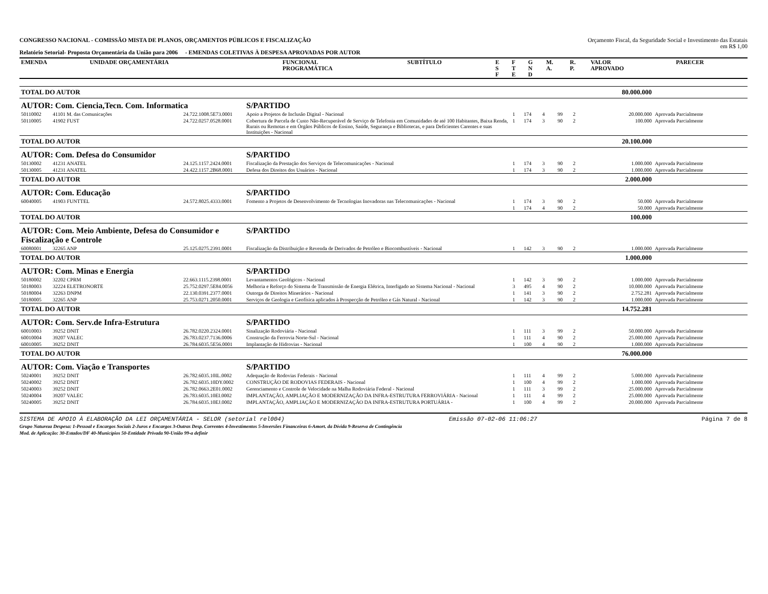CONGRESSO NACIONAL - COMISSÃO MISTA DE PLANOS, ORÇAMENTOS PÚBLICOS E FISCALIZAÇÃO
Relatório Setorial- Proposta Orçamentária da União para 2006 - EMENDAS COLETIVAS À DESPESA APROVADAS POR AUTOR
Orçamento Fiscal, da Seguridade Social e Investimento das Estatais
em R$ 1,00
| EMENDA | UNIDADE ORÇAMENTÁRIA | FUNCIONAL PROGRAMÁTICA | SUBTÍTULO | E S F | F T E | G N D | M. A. | R. P. | VALOR APROVADO | PARECER |
| --- | --- | --- | --- | --- | --- | --- | --- | --- | --- | --- |
| TOTAL DO AUTOR | | | | | | | | | 80.000.000 | |
| AUTOR: Com. Ciencia,Tecn. Com. Informatica | | | S/PARTIDO | | | | | | | |
| 50110002 | 41101 M. das Comunicações | 24.722.1008.5E73.0001 | Apoio a Projetos de Inclusão Digital - Nacional | 1 | 174 | 4 | 99 | 2 | 20.000.000 | Aprovada Parcialmente |
| 50110005 | 41902 FUST | 24.722.0257.0528.0001 | Cobertura de Parcela de Custo Não-Recuperável de Serviço de Telefonia em Comunidades de até 100 Habitantes, Baixa Renda, Rurais ou Remotas e em Órgãos Públicos de Ensino, Saúde, Segurança e Bibliotecas, e para Deficientes Carentes e suas Instituições - Nacional | 1 | 174 | 3 | 90 | 2 | 100.000 | Aprovada Parcialmente |
| TOTAL DO AUTOR | | | | | | | | | 20.100.000 | |
| AUTOR: Com. Defesa do Consumidor | | | S/PARTIDO | | | | | | | |
| 50130002 | 41231 ANATEL | 24.125.1157.2424.0001 | Fiscalização da Prestação dos Serviços de Telecomunicações - Nacional | 1 | 174 | 3 | 90 | 2 | 1.000.000 | Aprovada Parcialmente |
| 50130005 | 41231 ANATEL | 24.422.1157.2B68.0001 | Defesa dos Direitos dos Usuários - Nacional | 1 | 174 | 3 | 90 | 2 | 1.000.000 | Aprovada Parcialmente |
| TOTAL DO AUTOR | | | | | | | | | 2.000.000 | |
| AUTOR: Com. Educação | | | S/PARTIDO | | | | | | | |
| 60040005 | 41903 FUNTTEL | 24.572.8025.4333.0001 | Fomento a Projetos de Desenvolvimento de Tecnologias Inovadoras nas Telecomunicações - Nacional | 1 | 174 | 3 | 90 | 2 | 50.000 | Aprovada Parcialmente |
| | | | | 1 | 174 | 4 | 90 | 2 | 50.000 | Aprovada Parcialmente |
| TOTAL DO AUTOR | | | | | | | | | 100.000 | |
| AUTOR: Com. Meio Ambiente, Defesa do Consumidor e Fiscalização e Controle | | | S/PARTIDO | | | | | | | |
| 60080001 | 32265 ANP | 25.125.0275.2391.0001 | Fiscalização da Distribuição e Revenda de Derivados de Petróleo e Biocombustíveis - Nacional | 1 | 142 | 3 | 90 | 2 | 1.000.000 | Aprovada Parcialmente |
| TOTAL DO AUTOR | | | | | | | | | 1.000.000 | |
| AUTOR: Com. Minas e Energia | | | S/PARTIDO | | | | | | | |
| 50180002 | 32202 CPRM | 22.663.1115.2398.0001 | Levantamentos Geológicos - Nacional | 1 | 142 | 3 | 90 | 2 | 1.000.000 | Aprovada Parcialmente |
| 50180003 | 32224 ELETRONORTE | 25.752.0297.5E84.0056 | Melhoria e Reforço do Sistema de Transmissão de Energia Elétrica, Interligado ao Sistema Nacional - Nacional | 3 | 495 | 4 | 90 | 2 | 10.000.000 | Aprovada Parcialmente |
| 50180004 | 32263 DNPM | 22.130.0391.2377.0001 | Outorga de Direitos Minerários - Nacional | 1 | 141 | 3 | 90 | 2 | 2.752.281 | Aprovada Parcialmente |
| 50180005 | 32265 ANP | 25.753.0271.2050.0001 | Serviços de Geologia e Geofísica aplicados à Prospecção de Petróleo e Gás Natural - Nacional | 1 | 142 | 3 | 90 | 2 | 1.000.000 | Aprovada Parcialmente |
| TOTAL DO AUTOR | | | | | | | | | 14.752.281 | |
| AUTOR: Com. Serv.de Infra-Estrutura | | | S/PARTIDO | | | | | | | |
| 60010003 | 39252 DNIT | 26.782.0220.2324.0001 | Sinalização Rodoviária - Nacional | 1 | 111 | 3 | 99 | 2 | 50.000.000 | Aprovada Parcialmente |
| 60010004 | 39207 VALEC | 26.783.0237.7136.0006 | Construção da Ferrovia Norte-Sul - Nacional | 1 | 111 | 4 | 90 | 2 | 25.000.000 | Aprovada Parcialmente |
| 60010005 | 39252 DNIT | 26.784.6035.5E56.0001 | Implantação de Hidrovias - Nacional | 1 | 100 | 4 | 90 | 2 | 1.000.000 | Aprovada Parcialmente |
| TOTAL DO AUTOR | | | | | | | | | 76.000.000 | |
| AUTOR: Com. Viação e Transportes | | | S/PARTIDO | | | | | | | |
| 50240001 | 39252 DNIT | 26.782.6035.10IL.0002 | Adequação de Rodovias Federais - Nacional | 1 | 111 | 4 | 99 | 2 | 5.000.000 | Aprovada Parcialmente |
| 50240002 | 39252 DNIT | 26.782.6035.10DY.0002 | CONSTRUÇÃO DE RODOVIAS FEDERAIS - Nacional | 1 | 100 | 4 | 99 | 2 | 1.000.000 | Aprovada Parcialmente |
| 50240003 | 39252 DNIT | 26.782.0663.2E01.0002 | Gerenciamento e Controle de Velocidade na Malha Rodoviária Federal - Nacional | 1 | 111 | 3 | 99 | 2 | 25.000.000 | Aprovada Parcialmente |
| 50240004 | 39207 VALEC | 26.783.6035.10EI.0002 | IMPLANTAÇÃO, AMPLIAÇÃO E MODERNIZAÇÃO DA INFRA-ESTRUTURA FERROVIÁRIA - Nacional | 1 | 111 | 4 | 99 | 2 | 25.000.000 | Aprovada Parcialmente |
| 50240005 | 39252 DNIT | 26.784.6035.10EJ.0002 | IMPLANTAÇÃO, AMPLIAÇÃO E MODERNIZAÇÃO DA INFRA-ESTRUTURA PORTUÁRIA - | 1 | 100 | 4 | 99 | 2 | 20.000.000 | Aprovada Parcialmente |
SISTEMA DE APOIO À ELABORAÇÃO DA LEI ORÇAMENTÁRIA - SELOR (setorial rel004) Emissão 07-02-06 11:06:27 Página 7 de 8
Grupo Natureza Despesa: 1-Pessoal e Encargos Sociais 2-Juros e Encargos 3-Outras Desp. Correntes 4-Investimentos 5-Inversões Financeiras 6-Amort. da Dívida 9-Reserva de Contingência
Mod. de Aplicação: 30-Estados/DF 40-Municípios 50-Entidade Privada 90-União 99-a definir